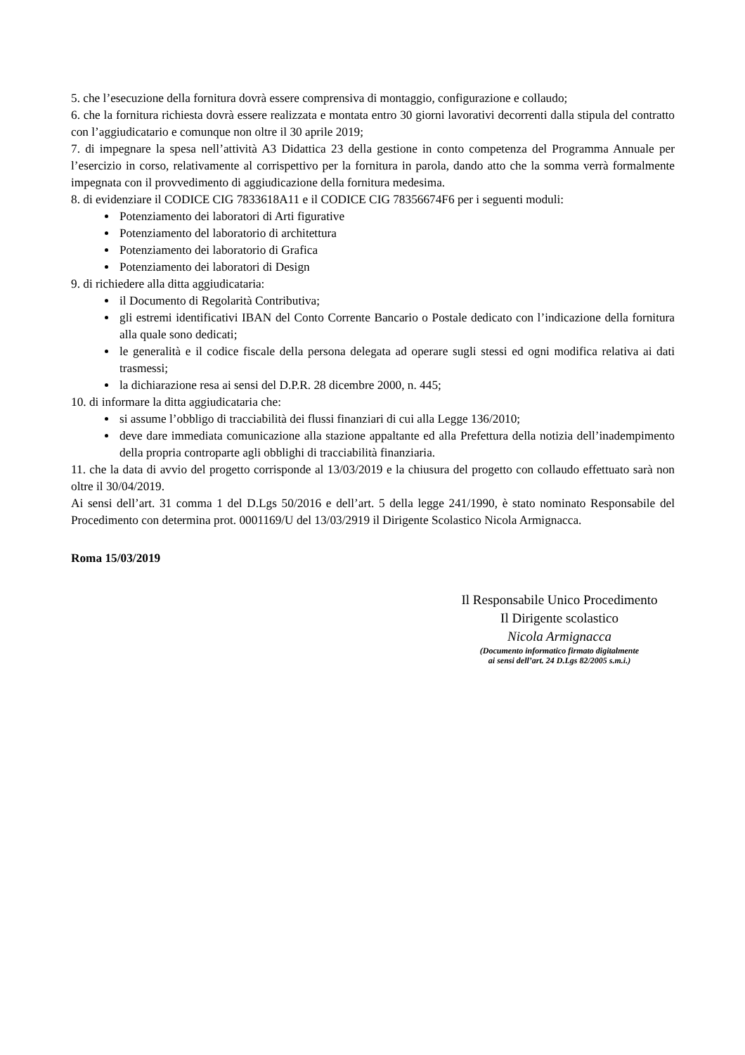5. che l’esecuzione della fornitura dovrà essere comprensiva di montaggio, configurazione e collaudo;
6. che la fornitura richiesta dovrà essere realizzata e montata entro 30 giorni lavorativi decorrenti dalla stipula del contratto con l’aggiudicatario e comunque non oltre il 30 aprile 2019;
7. di impegnare la spesa nell’attività A3 Didattica 23 della gestione in conto competenza del Programma Annuale per l’esercizio in corso, relativamente al corrispettivo per la fornitura in parola, dando atto che la somma verrà formalmente impegnata con il provvedimento di aggiudicazione della fornitura medesima.
8. di evidenziare il CODICE CIG 7833618A11 e il CODICE CIG 78356674F6 per i seguenti moduli:
Potenziamento dei laboratori di Arti figurative
Potenziamento del laboratorio di architettura
Potenziamento dei laboratorio di Grafica
Potenziamento dei laboratori di Design
9. di richiedere alla ditta aggiudicataria:
il Documento di Regolarità Contributiva;
gli estremi identificativi IBAN del Conto Corrente Bancario o Postale dedicato con l’indicazione della fornitura alla quale sono dedicati;
le generalità e il codice fiscale della persona delegata ad operare sugli stessi ed ogni modifica relativa ai dati trasmessi;
la dichiarazione resa ai sensi del D.P.R. 28 dicembre 2000, n. 445;
10. di informare la ditta aggiudicataria che:
si assume l’obbligo di tracciabilità dei flussi finanziari di cui alla Legge 136/2010;
deve dare immediata comunicazione alla stazione appaltante ed alla Prefettura della notizia dell’inadempimento della propria controparte agli obblighi di tracciabilità finanziaria.
11. che la data di avvio del progetto corrisponde al 13/03/2019 e la chiusura del progetto con collaudo effettuato sarà non oltre il 30/04/2019.
Ai sensi dell’art. 31 comma 1 del D.Lgs 50/2016 e dell’art. 5 della legge 241/1990, è stato nominato Responsabile del Procedimento con determina prot. 0001169/U del 13/03/2919 il Dirigente Scolastico Nicola Armignacca.
Roma 15/03/2019
Il Responsabile Unico Procedimento
Il Dirigente scolastico
Nicola Armignacca
(Documento informatico firmato digitalmente
ai sensi dell’art. 24 D.Lgs 82/2005 s.m.i.)